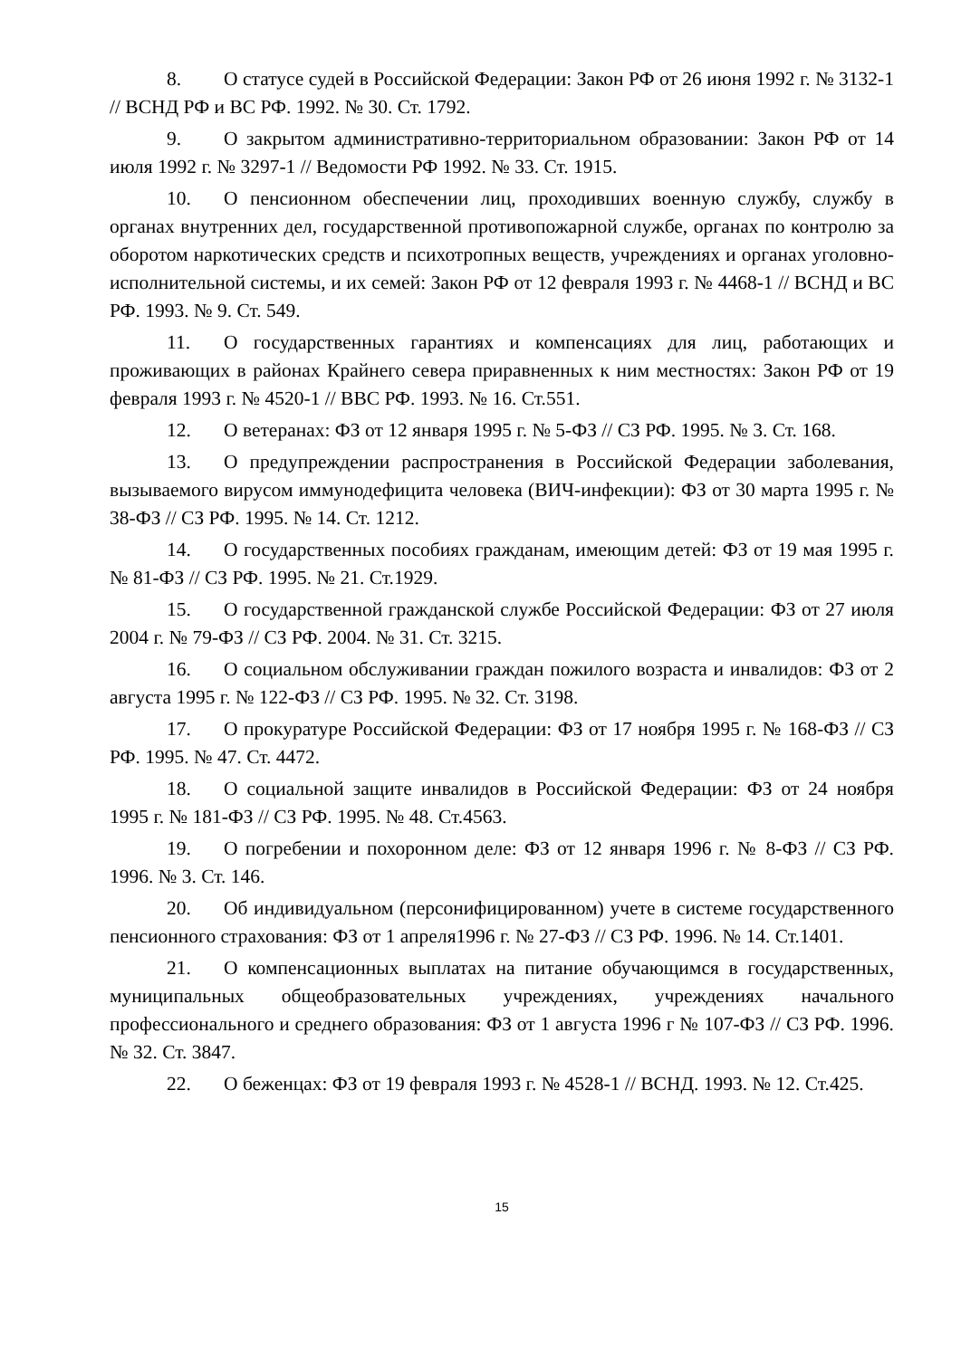8. О статусе судей в Российской Федерации: Закон РФ от 26 июня 1992 г. № 3132-1 // ВСНД РФ и ВС РФ. 1992. № 30. Ст. 1792.
9. О закрытом административно-территориальном образовании: Закон РФ от 14 июля 1992 г. № 3297-1 // Ведомости РФ 1992. № 33. Ст. 1915.
10. О пенсионном обеспечении лиц, проходивших военную службу, службу в органах внутренних дел, государственной противопожарной службе, органах по контролю за оборотом наркотических средств и психотропных веществ, учреждениях и органах уголовно-исполнительной системы, и их семей: Закон РФ от 12 февраля 1993 г. № 4468-1 // ВСНД и ВС РФ. 1993. № 9. Ст. 549.
11. О государственных гарантиях и компенсациях для лиц, работающих и проживающих в районах Крайнего севера приравненных к ним местностях: Закон РФ от 19 февраля 1993 г. № 4520-1 // ВВС РФ. 1993. № 16. Ст.551.
12. О ветеранах: ФЗ от 12 января 1995 г. № 5-ФЗ // СЗ РФ. 1995. № 3. Ст. 168.
13. О предупреждении распространения в Российской Федерации заболевания, вызываемого вирусом иммунодефицита человека (ВИЧ-инфекции): ФЗ от 30 марта 1995 г. № 38-ФЗ // СЗ РФ. 1995. № 14. Ст. 1212.
14. О государственных пособиях гражданам, имеющим детей: ФЗ от 19 мая 1995 г. № 81-ФЗ // СЗ РФ. 1995. № 21. Ст.1929.
15. О государственной гражданской службе Российской Федерации: ФЗ от 27 июля 2004 г. № 79-ФЗ // СЗ РФ. 2004. № 31. Ст. 3215.
16. О социальном обслуживании граждан пожилого возраста и инвалидов: ФЗ от 2 августа 1995 г. № 122-ФЗ // СЗ РФ. 1995. № 32. Ст. 3198.
17. О прокуратуре Российской Федерации: ФЗ от 17 ноября 1995 г. № 168-ФЗ // СЗ РФ. 1995. № 47. Ст. 4472.
18. О социальной защите инвалидов в Российской Федерации: ФЗ от 24 ноября 1995 г. № 181-ФЗ // СЗ РФ. 1995. № 48. Ст.4563.
19. О погребении и похоронном деле: ФЗ от 12 января 1996 г. № 8-ФЗ // СЗ РФ. 1996. № 3. Ст. 146.
20. Об индивидуальном (персонифицированном) учете в системе государственного пенсионного страхования: ФЗ от 1 апреля1996 г. № 27-ФЗ // СЗ РФ. 1996. № 14. Ст.1401.
21. О компенсационных выплатах на питание обучающимся в государственных, муниципальных общеобразовательных учреждениях, учреждениях начального профессионального и среднего образования: ФЗ от 1 августа 1996 г № 107-ФЗ // СЗ РФ. 1996. № 32. Ст. 3847.
22. О беженцах: ФЗ от 19 февраля 1993 г. № 4528-1 // ВСНД. 1993. № 12. Ст.425.
15